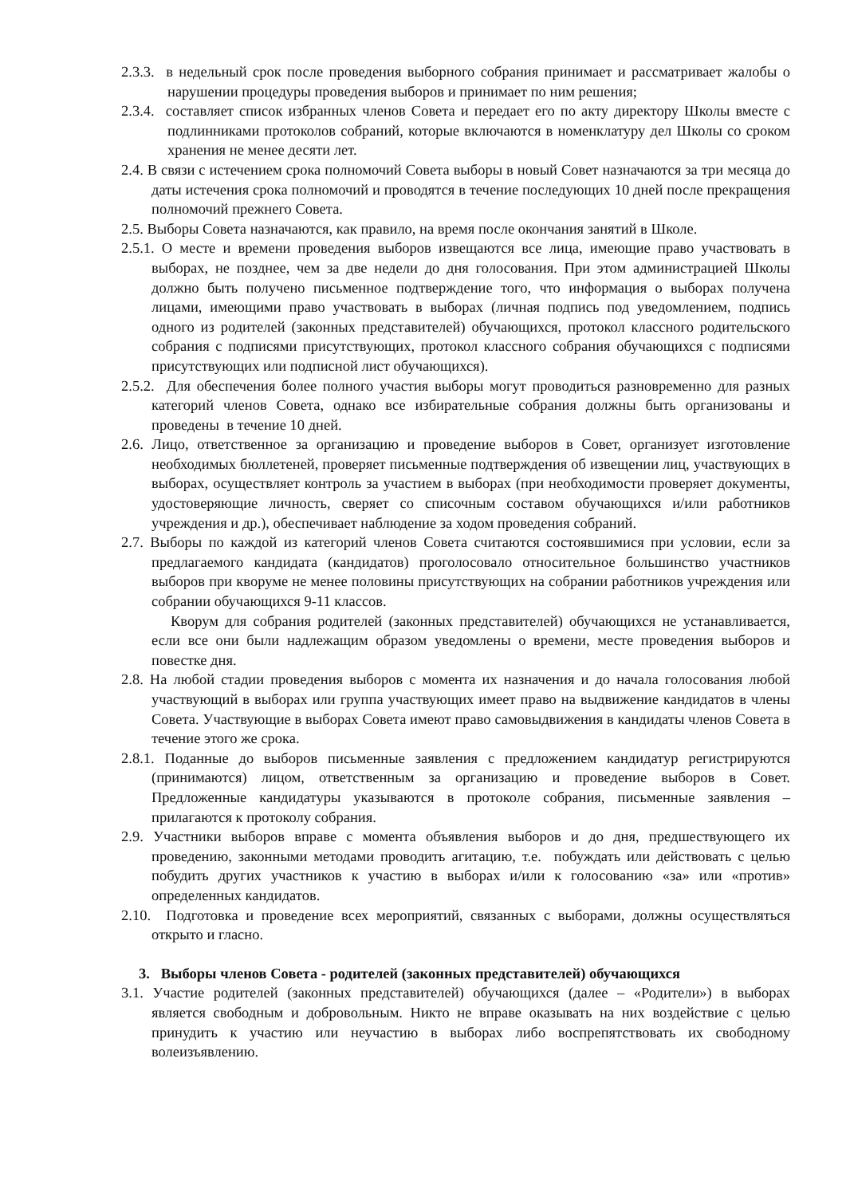2.3.3. в недельный срок после проведения выборного собрания принимает и рассматривает жалобы о нарушении процедуры проведения выборов и принимает по ним решения;
2.3.4. составляет список избранных членов Совета и передает его по акту директору Школы вместе с подлинниками протоколов собраний, которые включаются в номенклатуру дел Школы со сроком хранения не менее десяти лет.
2.4. В связи с истечением срока полномочий Совета выборы в новый Совет назначаются за три месяца до даты истечения срока полномочий и проводятся в течение последующих 10 дней после прекращения полномочий прежнего Совета.
2.5. Выборы Совета назначаются, как правило, на время после окончания занятий в Школе.
2.5.1. О месте и времени проведения выборов извещаются все лица, имеющие право участвовать в выборах, не позднее, чем за две недели до дня голосования. При этом администрацией Школы должно быть получено письменное подтверждение того, что информация о выборах получена лицами, имеющими право участвовать в выборах (личная подпись под уведомлением, подпись одного из родителей (законных представителей) обучающихся, протокол классного родительского собрания с подписями присутствующих, протокол классного собрания обучающихся с подписями присутствующих или подписной лист обучающихся).
2.5.2. Для обеспечения более полного участия выборы могут проводиться разновременно для разных категорий членов Совета, однако все избирательные собрания должны быть организованы и проведены в течение 10 дней.
2.6. Лицо, ответственное за организацию и проведение выборов в Совет, организует изготовление необходимых бюллетеней, проверяет письменные подтверждения об извещении лиц, участвующих в выборах, осуществляет контроль за участием в выборах (при необходимости проверяет документы, удостоверяющие личность, сверяет со списочным составом обучающихся и/или работников учреждения и др.), обеспечивает наблюдение за ходом проведения собраний.
2.7. Выборы по каждой из категорий членов Совета считаются состоявшимися при условии, если за предлагаемого кандидата (кандидатов) проголосовало относительное большинство участников выборов при кворуме не менее половины присутствующих на собрании работников учреждения или собрании обучающихся 9-11 классов.
Кворум для собрания родителей (законных представителей) обучающихся не устанавливается, если все они были надлежащим образом уведомлены о времени, месте проведения выборов и повестке дня.
2.8. На любой стадии проведения выборов с момента их назначения и до начала голосования любой участвующий в выборах или группа участвующих имеет право на выдвижение кандидатов в члены Совета. Участвующие в выборах Совета имеют право самовыдвижения в кандидаты членов Совета в течение этого же срока.
2.8.1. Поданные до выборов письменные заявления с предложением кандидатур регистрируются (принимаются) лицом, ответственным за организацию и проведение выборов в Совет. Предложенные кандидатуры указываются в протоколе собрания, письменные заявления – прилагаются к протоколу собрания.
2.9. Участники выборов вправе с момента объявления выборов и до дня, предшествующего их проведению, законными методами проводить агитацию, т.е. побуждать или действовать с целью побудить других участников к участию в выборах и/или к голосованию «за» или «против» определенных кандидатов.
2.10. Подготовка и проведение всех мероприятий, связанных с выборами, должны осуществляться открыто и гласно.
3. Выборы членов Совета - родителей (законных представителей) обучающихся
3.1. Участие родителей (законных представителей) обучающихся (далее – «Родители») в выборах является свободным и добровольным. Никто не вправе оказывать на них воздействие с целью принудить к участию или неучастию в выборах либо воспрепятствовать их свободному волеизъявлению.